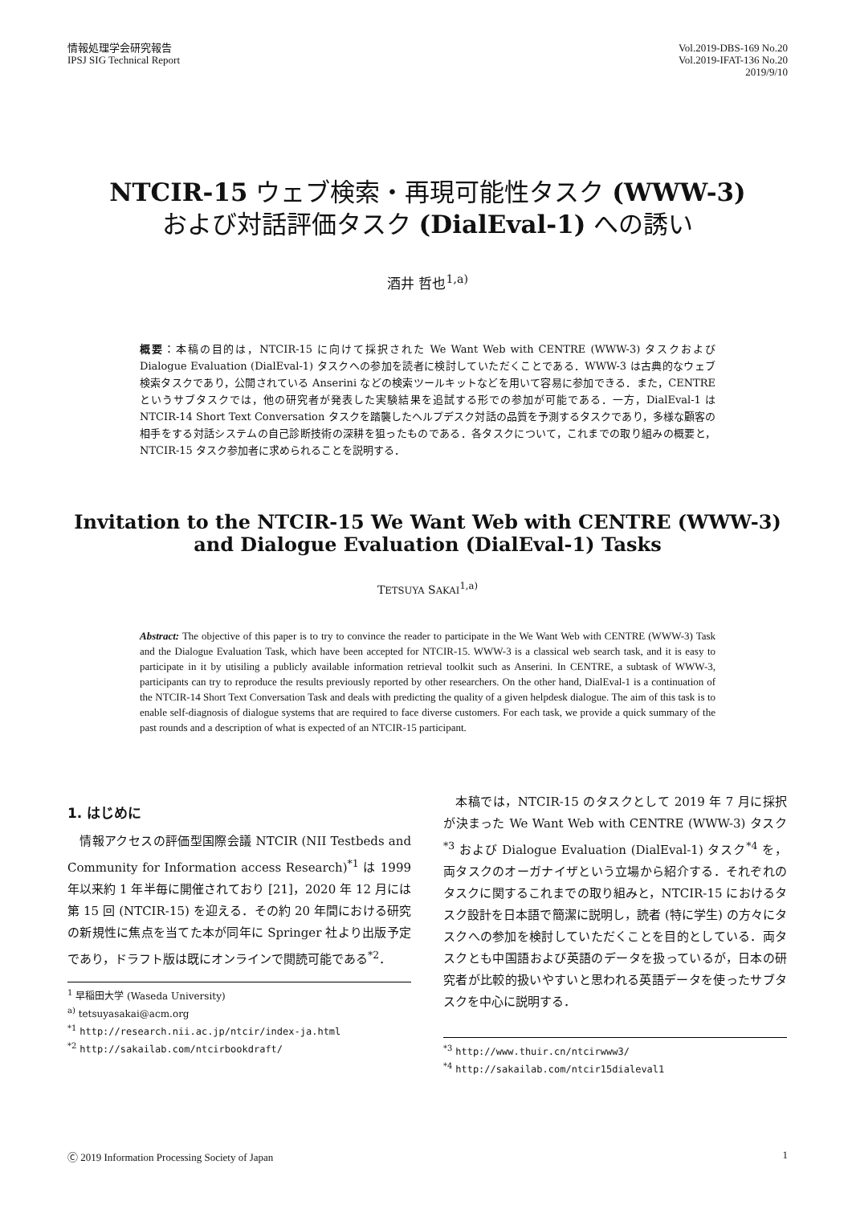情報処理学会研究報告
IPSJ SIG Technical Report
Vol.2019-DBS-169 No.20
Vol.2019-IFAT-136 No.20
2019/9/10
NTCIR-15 ウェブ検索・再現可能性タスク (WWW-3)
および対話評価タスク (DialEval-1) への誘い
酒井 哲也<sup>1,a)</sup>
概要：本稿の目的は，NTCIR-15 に向けて採択された We Want Web with CENTRE (WWW-3) タスクおよび Dialogue Evaluation (DialEval-1) タスクへの参加を読者に検討していただくことである．WWW-3 は古典的なウェブ検索タスクであり，公開されている Anserini などの検索ツールキットなどを用いて容易に参加できる．また，CENTRE というサブタスクでは，他の研究者が発表した実験結果を追試する形での参加が可能である．一方，DialEval-1 は NTCIR-14 Short Text Conversation タスクを踏襲したヘルプデスク対話の品質を予測するタスクであり，多様な顧客の相手をする対話システムの自己診断技術の深耕を狙ったものである．各タスクについて，これまでの取り組みの概要と，NTCIR-15 タスク参加者に求められることを説明する．
Invitation to the NTCIR-15 We Want Web with CENTRE (WWW-3)
and Dialogue Evaluation (DialEval-1) Tasks
TETSUYA SAKAI<sup>1,a)</sup>
Abstract: The objective of this paper is to try to convince the reader to participate in the We Want Web with CENTRE (WWW-3) Task and the Dialogue Evaluation Task, which have been accepted for NTCIR-15. WWW-3 is a classical web search task, and it is easy to participate in it by utisiling a publicly available information retrieval toolkit such as Anserini. In CENTRE, a subtask of WWW-3, participants can try to reproduce the results previously reported by other researchers. On the other hand, DialEval-1 is a continuation of the NTCIR-14 Short Text Conversation Task and deals with predicting the quality of a given helpdesk dialogue. The aim of this task is to enable self-diagnosis of dialogue systems that are required to face diverse customers. For each task, we provide a quick summary of the past rounds and a description of what is expected of an NTCIR-15 participant.
1. はじめに
　情報アクセスの評価型国際会議 NTCIR (NII Testbeds and Community for Information access Research)<sup>*1</sup> は 1999 年以来約 1 年半毎に開催されており [21]，2020 年 12 月には第 15 回 (NTCIR-15) を迎える．その約 20 年間における研究の新規性に焦点を当てた本が同年に Springer 社より出版予定であり，ドラフト版は既にオンラインで閲読可能である<sup>*2</sup>．
<sup>1</sup> 早稲田大学 (Waseda University)
<sup>a)</sup> tetsuyasakai@acm.org
<sup>*1</sup> http://research.nii.ac.jp/ntcir/index-ja.html
<sup>*2</sup> http://sakailab.com/ntcirbookdraft/
　本稿では，NTCIR-15 のタスクとして 2019 年 7 月に採択が決まった We Want Web with CENTRE (WWW-3) タスク<sup>*3</sup> および Dialogue Evaluation (DialEval-1) タスク<sup>*4</sup> を，両タスクのオーガナイザという立場から紹介する．それぞれのタスクに関するこれまでの取り組みと，NTCIR-15 におけるタスク設計を日本語で簡潔に説明し，読者 (特に学生) の方々にタスクへの参加を検討していただくことを目的としている．両タスクとも中国語および英語のデータを扱っているが，日本の研究者が比較的扱いやすいと思われる英語データを使ったサブタスクを中心に説明する．
<sup>*3</sup> http://www.thuir.cn/ntcirwww3/
<sup>*4</sup> http://sakailab.com/ntcir15dialeval1
Ⓒ 2019 Information Processing Society of Japan 1